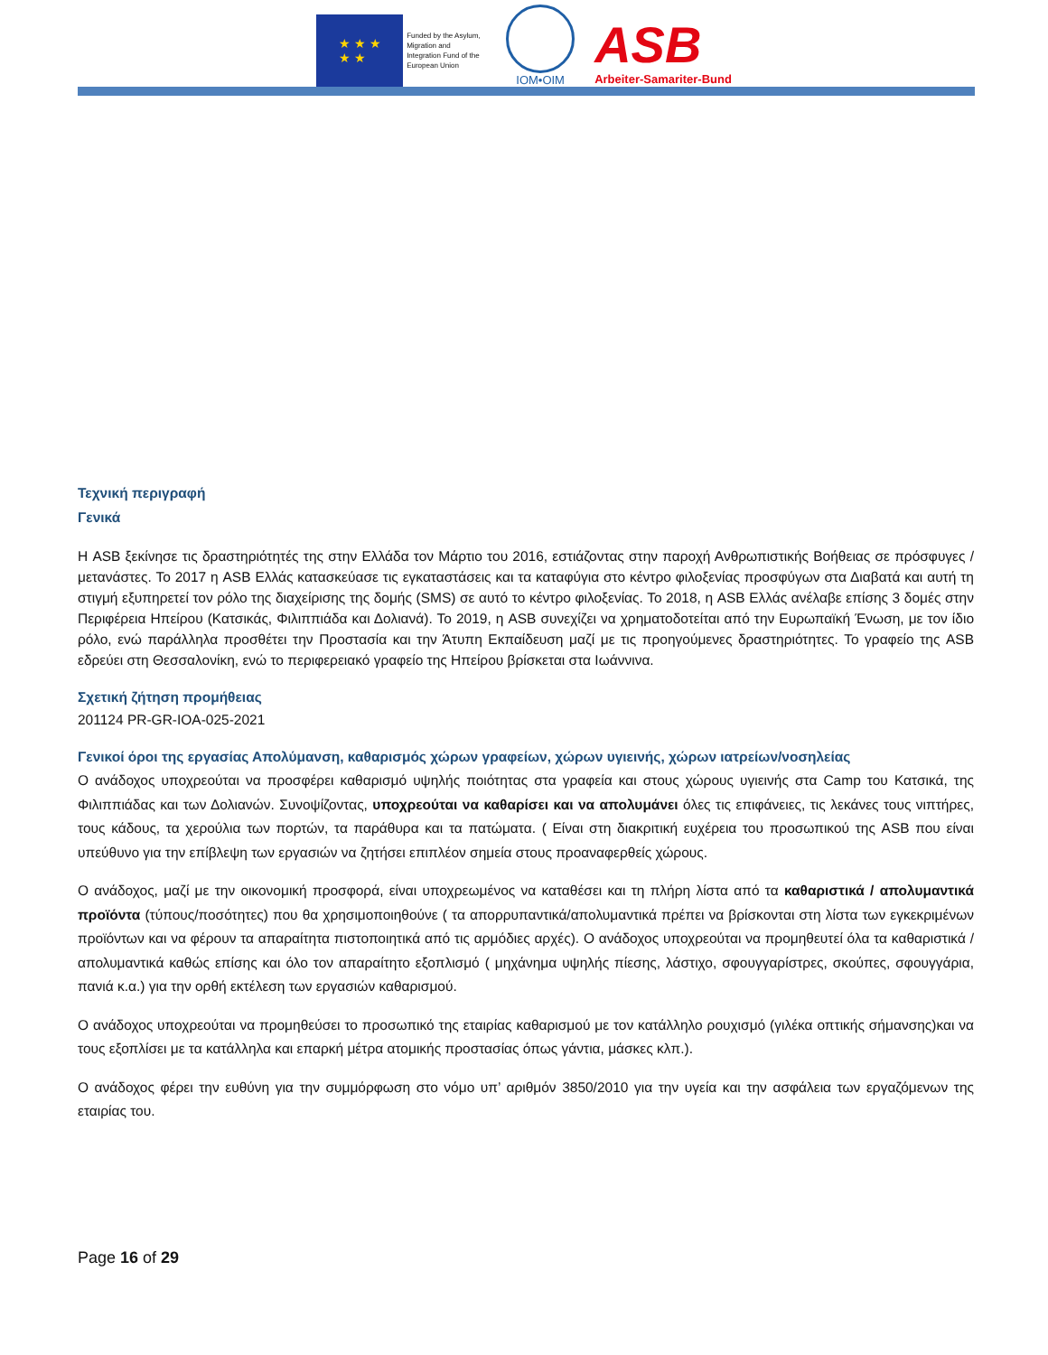★ ★ ★
★ ★
Funded by the Asylum, Migration and Integration Fund of the European Union
IOM•OIM
ASB
Arbeiter-Samariter-Bund
Τεχνική περιγραφή
Γενικά
Η ASB ξεκίνησε τις δραστηριότητές της στην Ελλάδα τον Μάρτιο του 2016, εστιάζοντας στην παροχή Ανθρωπιστικής Βοήθειας σε πρόσφυγες / μετανάστες. Το 2017 η ASB Ελλάς κατασκεύασε τις εγκαταστάσεις και τα καταφύγια στο κέντρο φιλοξενίας προσφύγων στα Διαβατά και αυτή τη στιγμή εξυπηρετεί τον ρόλο της διαχείρισης της δομής (SMS) σε αυτό το κέντρο φιλοξενίας. Το 2018, η ASB Ελλάς ανέλαβε επίσης 3 δομές στην Περιφέρεια Ηπείρου (Κατσικάς, Φιλιππιάδα και Δολιανά). Το 2019, η ASB συνεχίζει να χρηματοδοτείται από την Ευρωπαϊκή Ένωση, με τον ίδιο ρόλο, ενώ παράλληλα προσθέτει την Προστασία και την Άτυπη Εκπαίδευση μαζί με τις προηγούμενες δραστηριότητες. Το γραφείο της ASB εδρεύει στη Θεσσαλονίκη, ενώ το περιφερειακό γραφείο της Ηπείρου βρίσκεται στα Ιωάννινα.
Σχετική ζήτηση προμήθειας
201124 PR-GR-IOA-025-2021
Γενικοί όροι της εργασίας Απολύμανση, καθαρισμός χώρων γραφείων, χώρων υγιεινής, χώρων ιατρείων/νοσηλείας
Ο ανάδοχος υποχρεούται να προσφέρει καθαρισμό υψηλής ποιότητας στα γραφεία και στους χώρους υγιεινής στα Camp του Κατσικά, της Φιλιππιάδας και των Δολιανών. Συνοψίζοντας, υποχρεούται να καθαρίσει και να απολυμάνει όλες τις επιφάνειες, τις λεκάνες τους νιπτήρες, τους κάδους, τα χερούλια των πορτών, τα παράθυρα και τα πατώματα. ( Είναι στη διακριτική ευχέρεια του προσωπικού της ASB που είναι υπεύθυνο για την επίβλεψη των εργασιών να ζητήσει επιπλέον σημεία στους προαναφερθείς χώρους.
Ο ανάδοχος, μαζί με την οικονομική προσφορά, είναι υποχρεωμένος να καταθέσει και τη πλήρη λίστα από τα καθαριστικά / απολυμαντικά προϊόντα (τύπους/ποσότητες) που θα χρησιμοποιηθούνε ( τα απορρυπαντικά/απολυμαντικά πρέπει να βρίσκονται στη λίστα των εγκεκριμένων προϊόντων και να φέρουν τα απαραίτητα πιστοποιητικά από τις αρμόδιες αρχές). Ο ανάδοχος υποχρεούται να προμηθευτεί όλα τα καθαριστικά / απολυμαντικά καθώς επίσης και όλο τον απαραίτητο εξοπλισμό ( μηχάνημα υψηλής πίεσης, λάστιχο, σφουγγαρίστρες, σκούπες, σφουγγάρια, πανιά κ.α.) για την ορθή εκτέλεση των εργασιών καθαρισμού.
Ο ανάδοχος υποχρεούται να προμηθεύσει το προσωπικό της εταιρίας καθαρισμού με τον κατάλληλο ρουχισμό (γιλέκα οπτικής σήμανσης)και να τους εξοπλίσει με τα κατάλληλα και επαρκή μέτρα ατομικής προστασίας όπως γάντια, μάσκες κλπ.).
Ο ανάδοχος φέρει την ευθύνη για την συμμόρφωση στο νόμο υπ’ αριθμόν 3850/2010 για την υγεία και την ασφάλεια των εργαζόμενων της εταιρίας του.
Page 16 of 29